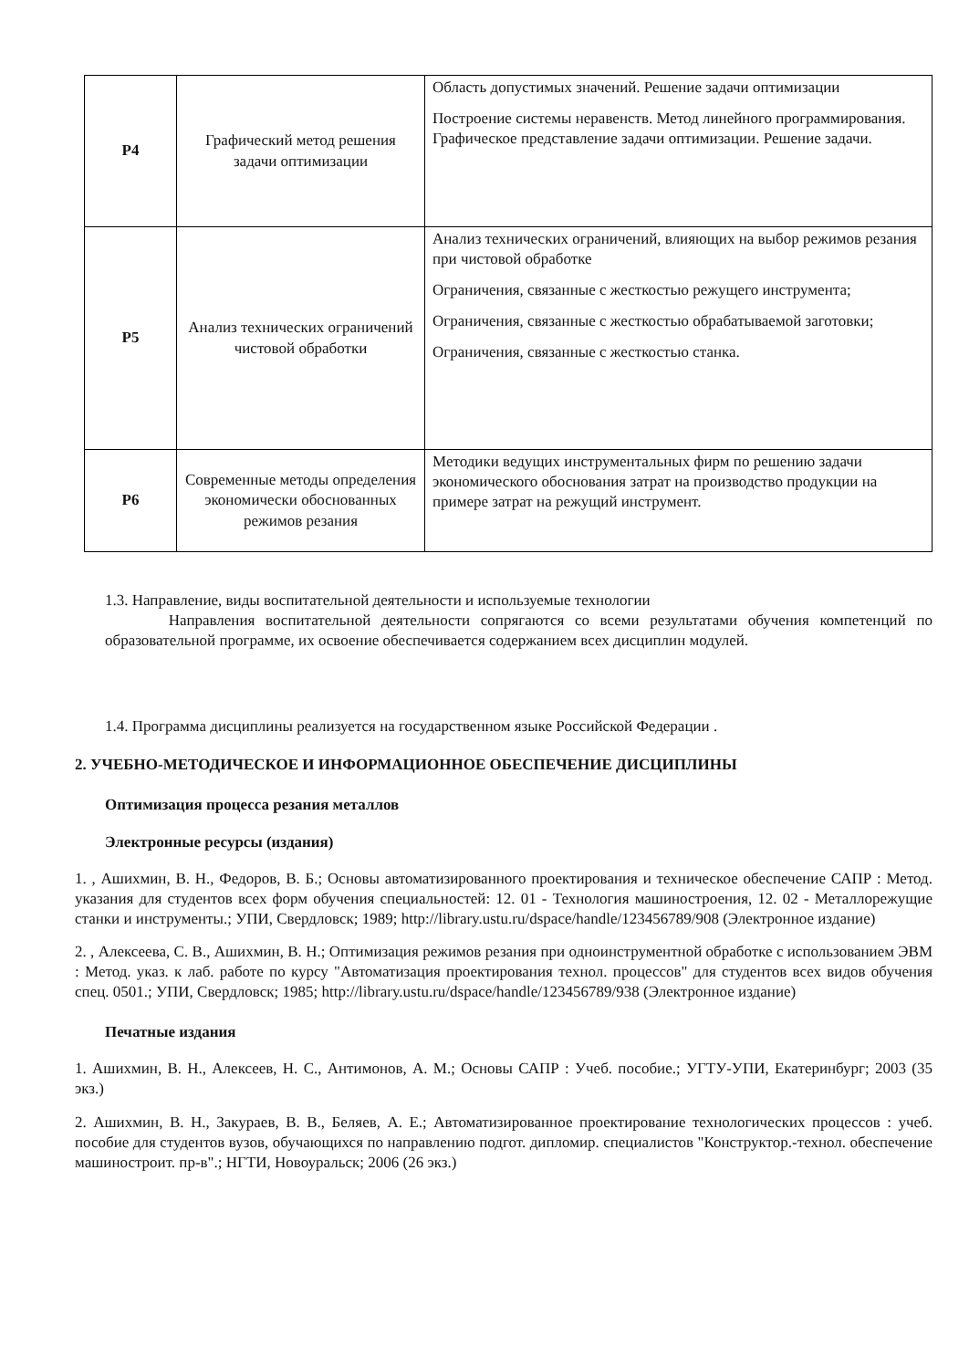| Р4 | Графический метод решения задачи оптимизации | Область допустимых значений. Решение задачи оптимизации Построение системы неравенств. Метод линейного программирования. Графическое представление задачи оптимизации. Решение задачи. |
| Р5 | Анализ технических ограничений чистовой обработки | Анализ технических ограничений, влияющих на выбор режимов резания при чистовой обработке Ограничения, связанные с жесткостью режущего инструмента; Ограничения, связанные с жесткостью обрабатываемой заготовки; Ограничения, связанные с жесткостью станка. |
| Р6 | Современные методы определения экономически обоснованных режимов резания | Методики ведущих инструментальных фирм по решению задачи экономического обоснования затрат на производство продукции на примере затрат на режущий инструмент. |
1.3. Направление, виды воспитательной деятельности и используемые технологии
Направления воспитательной деятельности сопрягаются со всеми результатами обучения компетенций по образовательной программе, их освоение обеспечивается содержанием всех дисциплин модулей.
1.4. Программа дисциплины реализуется на государственном языке Российской Федерации .
2. УЧЕБНО-МЕТОДИЧЕСКОЕ И ИНФОРМАЦИОННОЕ ОБЕСПЕЧЕНИЕ ДИСЦИПЛИНЫ
Оптимизация процесса резания металлов
Электронные ресурсы (издания)
1. , Ашихмин, В. Н., Федоров, В. Б.; Основы автоматизированного проектирования и техническое обеспечение САПР : Метод. указания для студентов всех форм обучения специальностей: 12. 01 - Технология машиностроения, 12. 02 - Металлорежущие станки и инструменты.; УПИ, Свердловск; 1989; http://library.ustu.ru/dspace/handle/123456789/908 (Электронное издание)
2. , Алексеева, С. В., Ашихмин, В. Н.; Оптимизация режимов резания при одноинструментной обработке с использованием ЭВМ : Метод. указ. к лаб. работе по курсу "Автоматизация проектирования технол. процессов" для студентов всех видов обучения спец. 0501.; УПИ, Свердловск; 1985; http://library.ustu.ru/dspace/handle/123456789/938 (Электронное издание)
Печатные издания
1. Ашихмин, В. Н., Алексеев, Н. С., Антимонов, А. М.; Основы САПР : Учеб. пособие.; УГТУ-УПИ, Екатеринбург; 2003 (35 экз.)
2. Ашихмин, В. Н., Закураев, В. В., Беляев, А. Е.; Автоматизированное проектирование технологических процессов : учеб. пособие для студентов вузов, обучающихся по направлению подгот. дипломир. специалистов "Конструктор.-технол. обеспечение машиностроит. пр-в".; НГТИ, Новоуральск; 2006 (26 экз.)